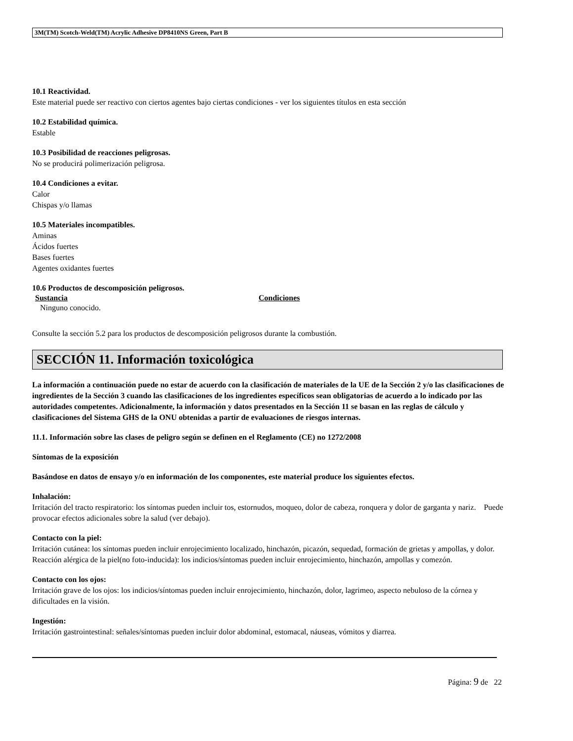3M(TM) Scotch-Weld(TM) Acrylic Adhesive DP8410NS Green, Part B
10.1 Reactividad.
Este material puede ser reactivo con ciertos agentes bajo ciertas condiciones - ver los siguientes títulos en esta sección
10.2 Estabilidad química.
Estable
10.3 Posibilidad de reacciones peligrosas.
No se producirá polimerización peligrosa.
10.4 Condiciones a evitar.
Calor
Chispas y/o llamas
10.5 Materiales incompatibles.
Aminas
Ácidos fuertes
Bases fuertes
Agentes oxidantes fuertes
10.6 Productos de descomposición peligrosos.
Sustancia Condiciones
Ninguno conocido.
Consulte la sección 5.2 para los productos de descomposición peligrosos durante la combustión.
SECCIÓN 11. Información toxicológica
La información a continuación puede no estar de acuerdo con la clasificación de materiales de la UE de la Sección 2 y/o las clasificaciones de ingredientes de la Sección 3 cuando las clasificaciones de los ingredientes específicos sean obligatorias de acuerdo a lo indicado por las autoridades competentes. Adicionalmente, la información y datos presentados en la Sección 11 se basan en las reglas de cálculo y clasificaciones del Sistema GHS de la ONU obtenidas a partir de evaluaciones de riesgos internas.
11.1. Información sobre las clases de peligro según se definen en el Reglamento (CE) no 1272/2008
Síntomas de la exposición
Basándose en datos de ensayo y/o en información de los componentes, este material produce los siguientes efectos.
Inhalación:
Irritación del tracto respiratorio: los síntomas pueden incluir tos, estornudos, moqueo, dolor de cabeza, ronquera y dolor de garganta y nariz. Puede provocar efectos adicionales sobre la salud (ver debajo).
Contacto con la piel:
Irritación cutánea: los síntomas pueden incluir enrojecimiento localizado, hinchazón, picazón, sequedad, formación de grietas y ampollas, y dolor. Reacción alérgica de la piel(no foto-inducida): los indicios/síntomas pueden incluir enrojecimiento, hinchazón, ampollas y comezón.
Contacto con los ojos:
Irritación grave de los ojos: los indicios/síntomas pueden incluir enrojecimiento, hinchazón, dolor, lagrimeo, aspecto nebuloso de la córnea y dificultades en la visión.
Ingestión:
Irritación gastrointestinal: señales/síntomas pueden incluir dolor abdominal, estomacal, náuseas, vómitos y diarrea.
Página: 9 de 22